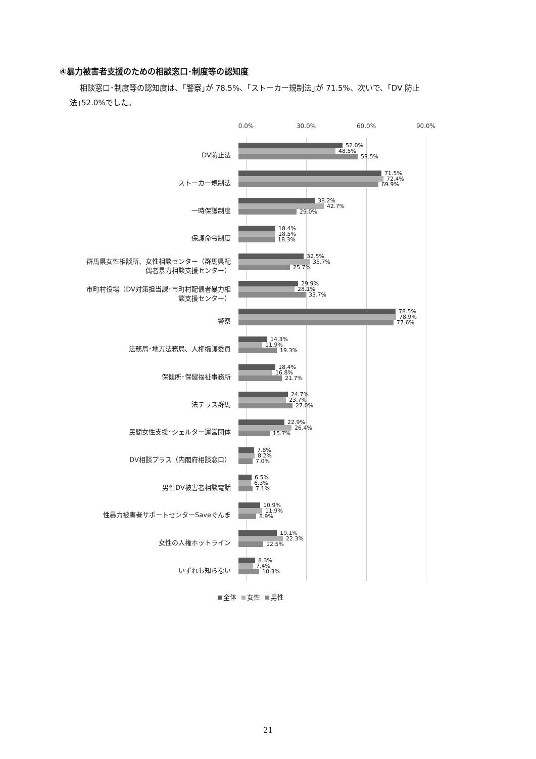④暴力被害者支援のための相談窓口･制度等の認知度
相談窓口･制度等の認知度は、｢警察｣が 78.5%、｢ストーカー規制法｣が 71.5%、次いで、｢DV 防止
法｣52.0%でした。
0.0% 30.0% 60.0% 90.0%
DV防止法
52.0%
48.5%
59.5%
ストーカー規制法
71.5%
72.4%
69.9%
一時保護制度
38.2%
42.7%
29.0%
保護命令制度
18.4%
18.5%
18.3%
群馬県女性相談所、女性相談センター（群馬県配
偶者暴力相談支援センター）
32.5%
35.7%
25.7%
市町村役場（DV対策担当課･市町村配偶者暴力相
談支援センター）
29.9%
28.1%
33.7%
警察
78.5%
78.9%
77.6%
法務局･地方法務局、人権擁護委員
14.3%
11.9%
19.3%
保健所･保健福祉事務所
18.4%
16.8%
21.7%
法テラス群馬
24.7%
23.7%
27.0%
民間女性支援･シェルター運営団体
22.9%
26.4%
15.7%
DV相談プラス（内閣府相談窓口）
7.8%
8.2%
7.0%
男性DV被害者相談電話
6.5%
6.3%
7.1%
性暴力被害者サポートセンターSaveぐんま
10.9%
11.9%
8.9%
女性の人権ホットライン
19.1%
22.3%
12.5%
いずれも知らない
8.3%
7.4%
10.3%
全体 女性 男性
21